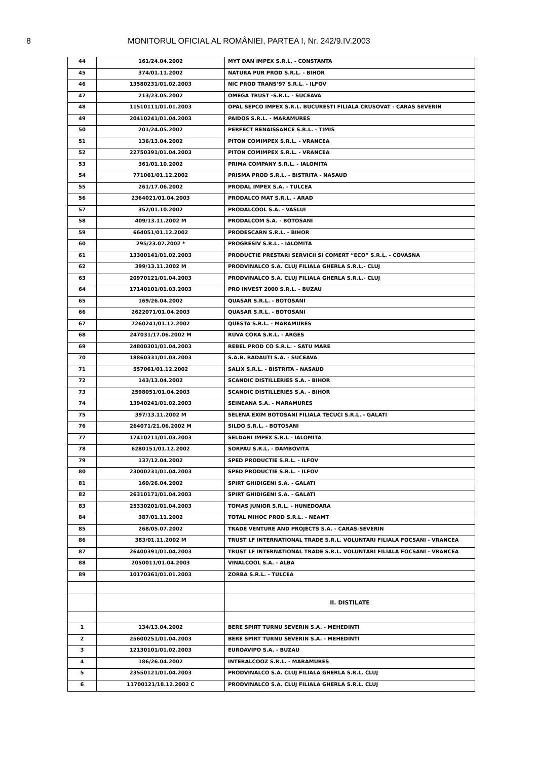8 MONITORUL OFICIAL AL ROMÂNIEI, PARTEA I, Nr. 242/9.IV.2003
| 44 | 161/24.04.2002 | MYT DAN IMPEX S.R.L. - CONSTANTA |
| 45 | 374/01.11.2002 | NATURA PUR PROD S.R.L. - BIHOR |
| 46 | 13580231/01.02.2003 | NIC PROD TRANS’97 S.R.L. - ILFOV |
| 47 | 213/23.05.2002 | OMEGA TRUST -S.R.L. - SUCEAVA |
| 48 | 11510111/01.01.2003 | OPAL SEPCO IMPEX S.R.L. BUCURESTI FILIALA CRUSOVAT - CARAS SEVERIN |
| 49 | 20410241/01.04.2003 | PAIDOS S.R.L. - MARAMURES |
| 50 | 201/24.05.2002 | PERFECT RENAISSANCE S.R.L. - TIMIS |
| 51 | 136/13.04.2002 | PITON COMIMPEX S.R.L. - VRANCEA |
| 52 | 22750391/01.04.2003 | PITON COMIMPEX S.R.L. - VRANCEA |
| 53 | 361/01.10.2002 | PRIMA COMPANY S.R.L. - IALOMITA |
| 54 | 771061/01.12.2002 | PRISMA PROD S.R.L. - BISTRITA - NASAUD |
| 55 | 261/17.06.2002 | PRODAL IMPEX S.A. - TULCEA |
| 56 | 2364021/01.04.2003 | PRODALCO MAT S.R.L. - ARAD |
| 57 | 352/01.10.2002 | PRODALCOOL S.A. - VASLUI |
| 58 | 409/13.11.2002 M | PRODALCOM S.A. - BOTOSANI |
| 59 | 664051/01.12.2002 | PRODESCARN S.R.L. - BIHOR |
| 60 | 295/23.07.2002 * | PROGRESIV S.R.L. - IALOMITA |
| 61 | 13300141/01.02.2003 | PRODUCTIE PRESTARI SERVICII SI COMERT “ECO” S.R.L. - COVASNA |
| 62 | 399/13.11.2002 M | PRODVINALCO S.A. CLUJ FILIALA GHERLA S.R.L.- CLUJ |
| 63 | 20970121/01.04.2003 | PRODVINALCO S.A. CLUJ FILIALA GHERLA S.R.L.- CLUJ |
| 64 | 17140101/01.03.2003 | PRO INVEST 2000 S.R.L. - BUZAU |
| 65 | 169/26.04.2002 | QUASAR S.R.L. - BOTOSANI |
| 66 | 2622071/01.04.2003 | QUASAR S.R.L. - BOTOSANI |
| 67 | 7260241/01.12.2002 | QUESTA S.R.L. - MARAMURES |
| 68 | 247031/17.06.2002 M | RUVA CORA S.R.L. - ARGES |
| 69 | 24800301/01.04.2003 | REBEL PROD CO S.R.L. - SATU MARE |
| 70 | 18860331/01.03.2003 | S.A.B. RADAUTI S.A. - SUCEAVA |
| 71 | 557061/01.12.2002 | SALIX S.R.L. - BISTRITA - NASAUD |
| 72 | 143/13.04.2002 | SCANDIC DISTILLERIES S.A. - BIHOR |
| 73 | 2598051/01.04.2003 | SCANDIC DISTILLERIES S.A. - BIHOR |
| 74 | 13940241/01.02.2003 | SEINEANA S.A. - MARAMURES |
| 75 | 397/13.11.2002 M | SELENA EXIM BOTOSANI FILIALA TECUCI S.R.L. - GALATI |
| 76 | 264071/21.06.2002 M | SILDO S.R.L. - BOTOSANI |
| 77 | 17410211/01.03.2003 | SELDANI IMPEX S.R.L - IALOMITA |
| 78 | 6280151/01.12.2002 | SORPAU S.R.L. - DAMBOVITA |
| 79 | 137/12.04.2002 | SPED PRODUCTIE S.R.L. - ILFOV |
| 80 | 23000231/01.04.2003 | SPED PRODUCTIE S.R.L. - ILFOV |
| 81 | 160/26.04.2002 | SPIRT GHIDIGENI S.A. - GALATI |
| 82 | 26310171/01.04.2003 | SPIRT GHIDIGENI S.A. - GALATI |
| 83 | 25330201/01.04.2003 | TOMAS JUNIOR S.R.L. - HUNEDOARA |
| 84 | 387/01.11.2002 | TOTAL MIHOC PROD S.R.L. - NEAMT |
| 85 | 268/05.07.2002 | TRADE VENTURE AND PROJECTS S.A. - CARAS-SEVERIN |
| 86 | 383/01.11.2002 M | TRUST LF INTERNATIONAL TRADE S.R.L. VOLUNTARI FILIALA FOCSANI - VRANCEA |
| 87 | 26400391/01.04.2003 | TRUST LF INTERNATIONAL TRADE S.R.L. VOLUNTARI FILIALA FOCSANI - VRANCEA |
| 88 | 2050011/01.04.2003 | VINALCOOL S.A. - ALBA |
| 89 | 10170361/01.01.2003 | ZORBA S.R.L. - TULCEA |
| | | II. DISTILATE |
| 1 | 134/13.04.2002 | BERE SPIRT TURNU SEVERIN S.A. - MEHEDINTI |
| 2 | 25600251/01.04.2003 | BERE SPIRT TURNU SEVERIN S.A. - MEHEDINTI |
| 3 | 12130101/01.02.2003 | EUROAVIPO S.A. - BUZAU |
| 4 | 186/26.04.2002 | INTERALCOOZ S.R.L. - MARAMURES |
| 5 | 23550121/01.04.2003 | PRODVINALCO S.A. CLUJ FILIALA GHERLA S.R.L. CLUJ |
| 6 | 11700121/18.12.2002 C | PRODVINALCO S.A. CLUJ FILIALA GHERLA S.R.L. CLUJ |